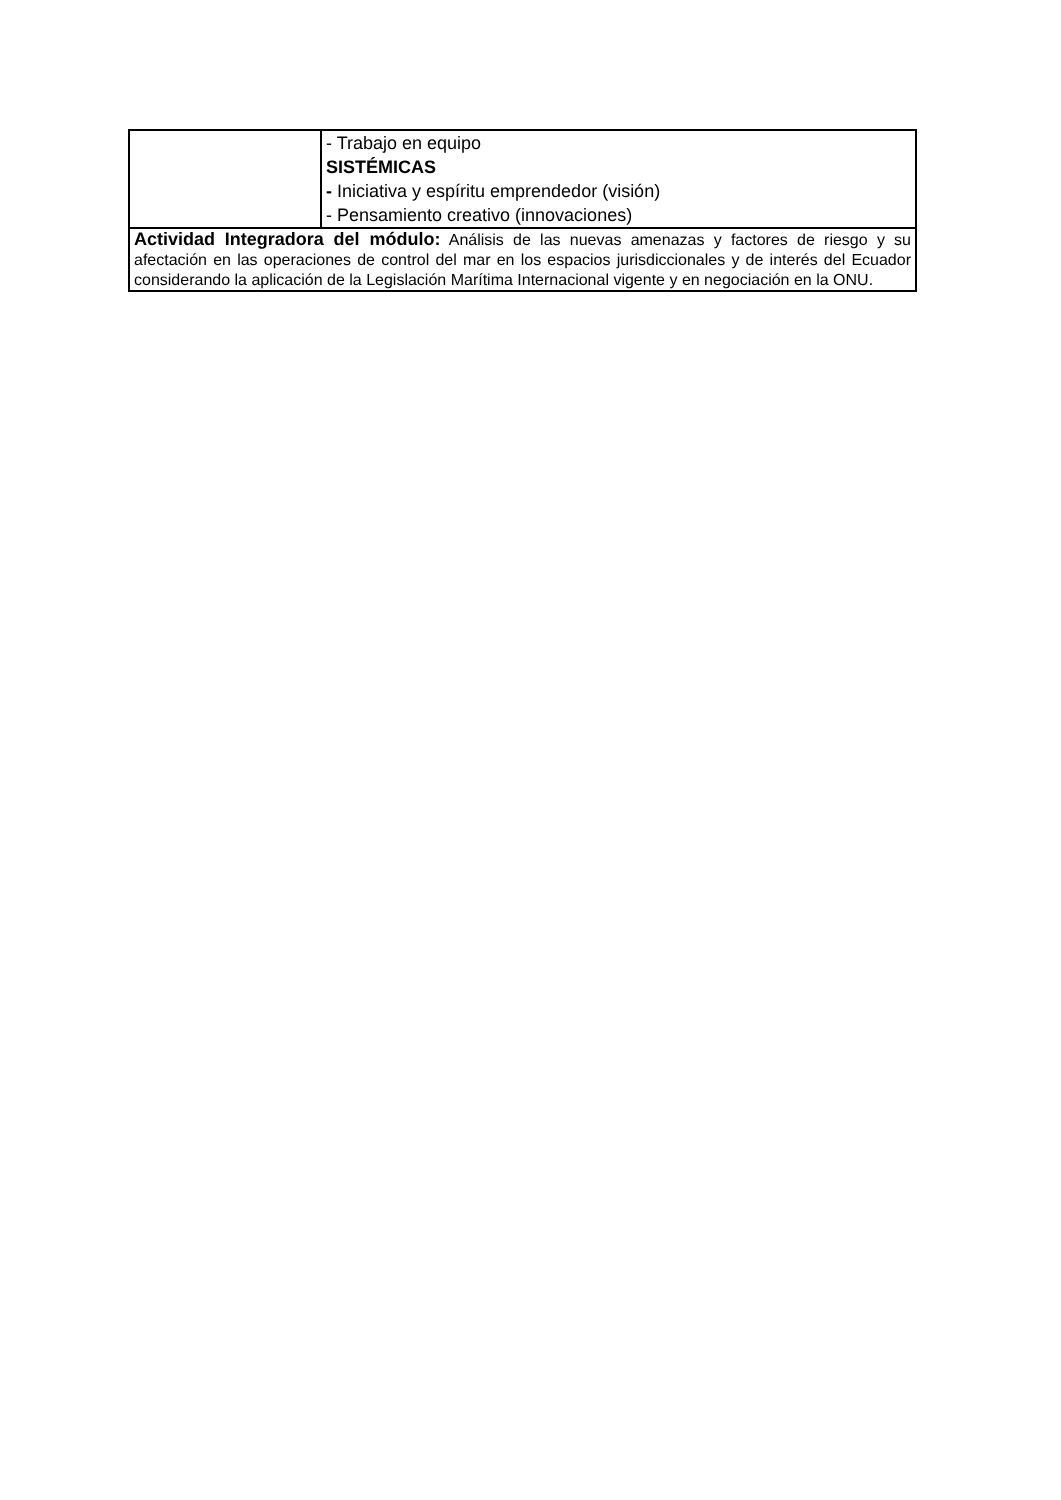| | - Trabajo en equipo SISTÉMICAS - Iniciativa y espíritu emprendedor (visión) - Pensamiento creativo (innovaciones) |
| Actividad Integradora del módulo: Análisis de las nuevas amenazas y factores de riesgo y su afectación en las operaciones de control del mar en los espacios jurisdiccionales y de interés del Ecuador considerando la aplicación de la Legislación Marítima Internacional vigente y en negociación en la ONU. | |